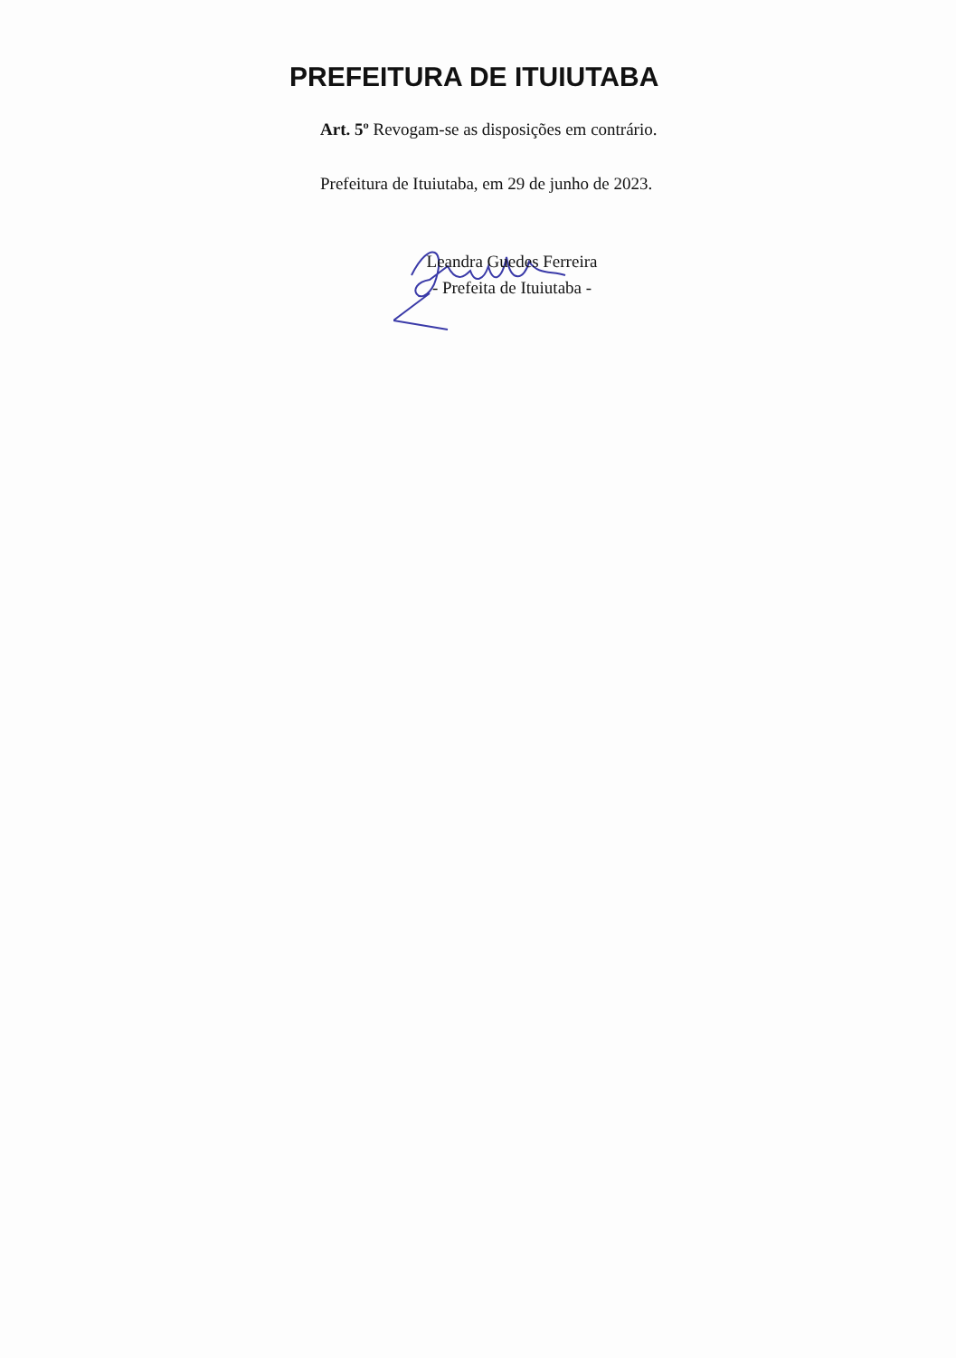PREFEITURA DE ITUIUTABA
Art. 5º Revogam-se as disposições em contrário.
Prefeitura de Ituiutaba, em 29 de junho de 2023.
Leandra Guedes Ferreira
- Prefeita de Ituiutaba -